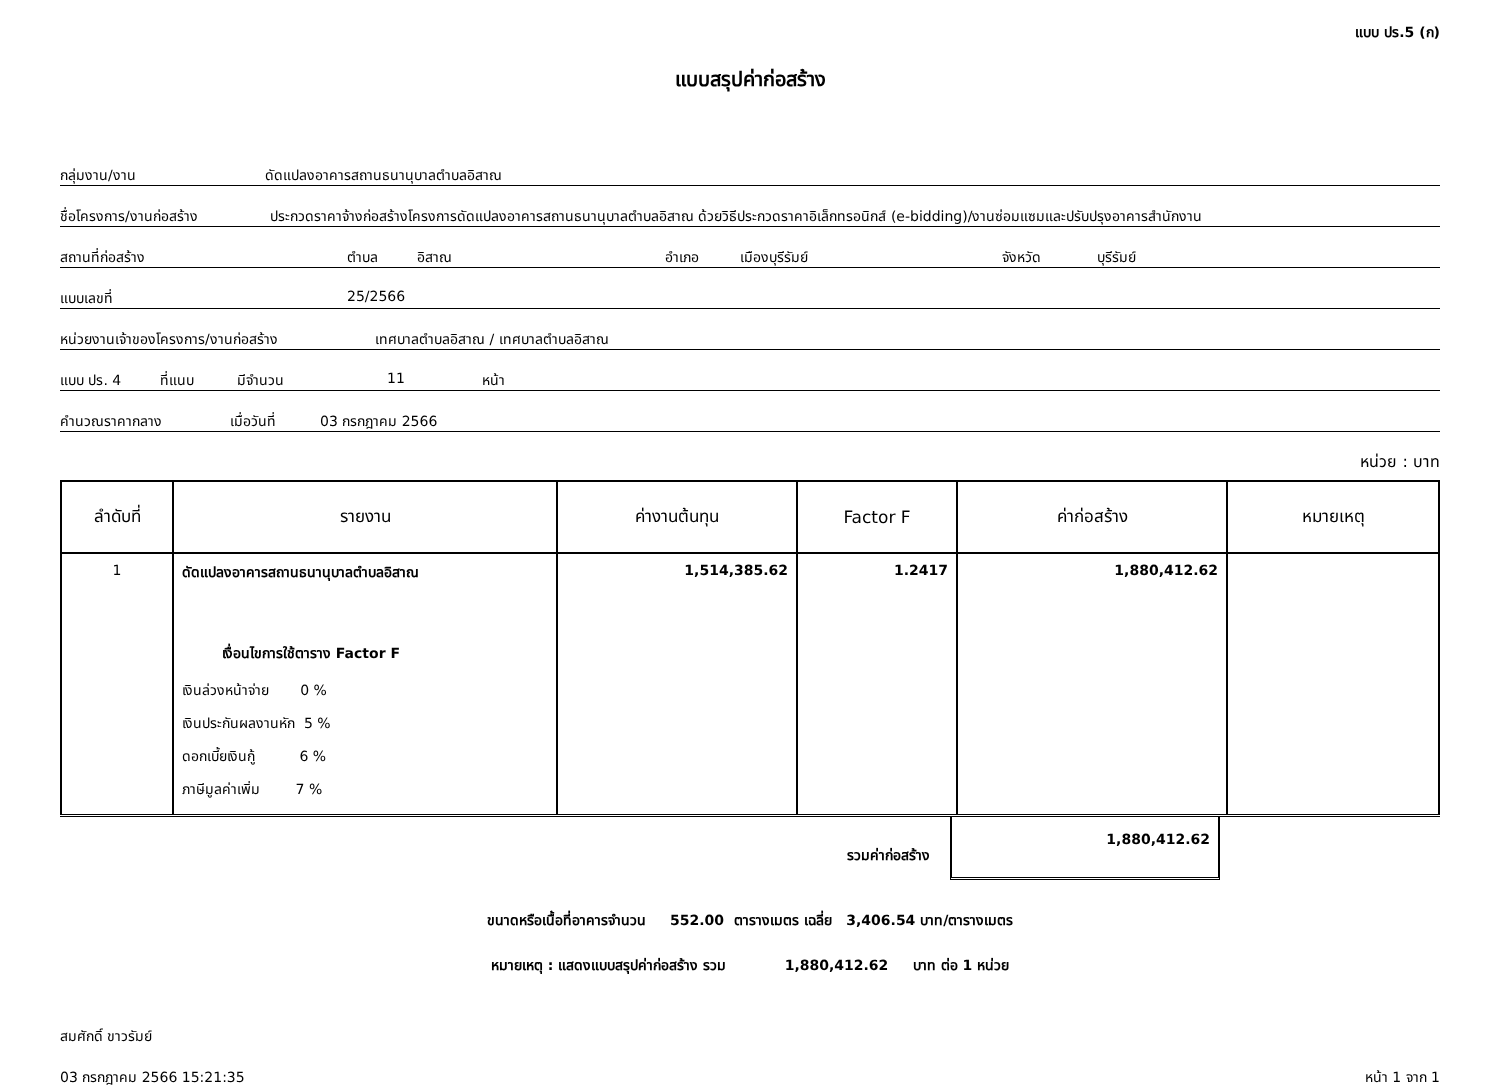แบบ ปร.5 (ก)
แบบสรุปค่าก่อสร้าง
กลุ่มงาน/งาน ดัดแปลงอาคารสถานธนานุบาลตำบลอิสาณ
ชื่อโครงการ/งานก่อสร้าง ประกวดราคาจ้างก่อสร้างโครงการดัดแปลงอาคารสถานธนานุบาลตำบลอิสาณ ด้วยวิธีประกวดราคาอิเล็กทรอนิกส์ (e-bidding)/งานซ่อมแซมและปรับปรุงอาคารสำนักงาน
สถานที่ก่อสร้าง ตำบล อิสาณ อำเภอ เมืองบุรีรัมย์ จังหวัด บุรีรัมย์
แบบเลขที่ 25/2566
หน่วยงานเจ้าของโครงการ/งานก่อสร้าง เทศบาลตำบลอิสาณ / เทศบาลตำบลอิสาณ
แบบ ปร. 4 ที่แนบ มีจำนวน 11 หน้า
คำนวณราคากลาง เมื่อวันที่ 03 กรกฎาคม 2566
หน่วย : บาท
| ลำดับที่ | รายงาน | ค่างานต้นทุน | Factor F | ค่าก่อสร้าง | หมายเหตุ |
| --- | --- | --- | --- | --- | --- |
| 1 | ดัดแปลงอาคารสถานธนานุบาลตำบลอิสาณ เงื่อนไขการใช้ตาราง Factor F เงินล่วงหน้าจ่าย 0 % เงินประกันผลงานหัก 5 % ดอกเบี้ยเงินกู้ 6 % ภาษีมูลค่าเพิ่ม 7 % | 1,514,385.62 | 1.2417 | 1,880,412.62 | |
รวมค่าก่อสร้าง
1,880,412.62
ขนาดหรือเนื้อที่อาคารจำนวน 552.00 ตารางเมตร เฉลี่ย 3,406.54 บาท/ตารางเมตร
หมายเหตุ : แสดงแบบสรุปค่าก่อสร้าง รวม 1,880,412.62 บาท ต่อ 1 หน่วย
สมศักดิ์ ขาวรัมย์
03 กรกฎาคม 2566 15:21:35 หน้า 1 จาก 1